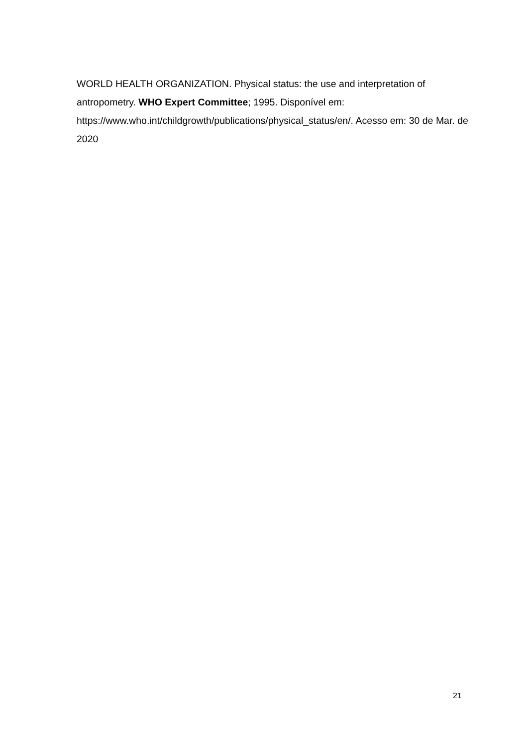WORLD HEALTH ORGANIZATION. Physical status: the use and interpretation of antropometry. WHO Expert Committee; 1995. Disponível em: https://www.who.int/childgrowth/publications/physical_status/en/. Acesso em: 30 de Mar. de 2020
21